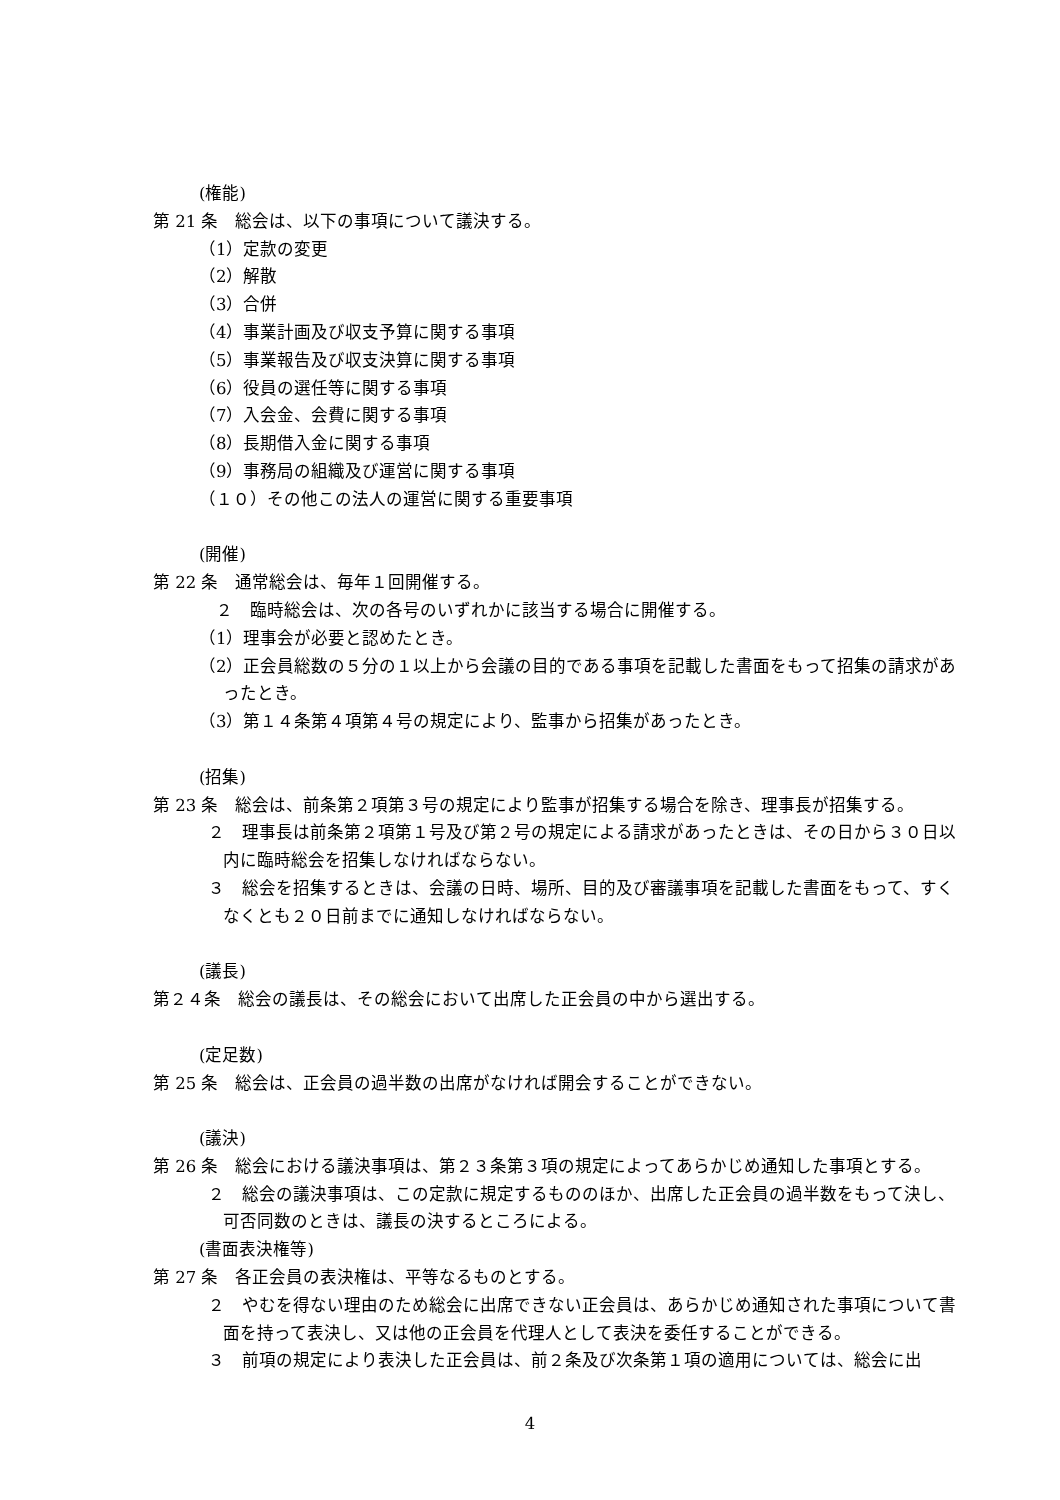(権能)
第 21 条　総会は、以下の事項について議決する。
（1）定款の変更
（2）解散
（3）合併
（4）事業計画及び収支予算に関する事項
（5）事業報告及び収支決算に関する事項
（6）役員の選任等に関する事項
（7）入会金、会費に関する事項
（8）長期借入金に関する事項
（9）事務局の組織及び運営に関する事項
（１０）その他この法人の運営に関する重要事項
(開催)
第 22 条　通常総会は、毎年１回開催する。
　２　臨時総会は、次の各号のいずれかに該当する場合に開催する。
（1）理事会が必要と認めたとき。
（2）正会員総数の５分の１以上から会議の目的である事項を記載した書面をもって招集の請求があったとき。
（3）第１４条第４項第４号の規定により、監事から招集があったとき。
(招集)
第 23 条　総会は、前条第２項第３号の規定により監事が招集する場合を除き、理事長が招集する。
２　理事長は前条第２項第１号及び第２号の規定による請求があったときは、その日から３０日以内に臨時総会を招集しなければならない。
３　総会を招集するときは、会議の日時、場所、目的及び審議事項を記載した書面をもって、すくなくとも２０日前までに通知しなければならない。
(議長)
第２４条　総会の議長は、その総会において出席した正会員の中から選出する。
(定足数)
第 25 条　総会は、正会員の過半数の出席がなければ開会することができない。
(議決)
第 26 条　総会における議決事項は、第２３条第３項の規定によってあらかじめ通知した事項とする。
２　総会の議決事項は、この定款に規定するもののほか、出席した正会員の過半数をもって決し、可否同数のときは、議長の決するところによる。
(書面表決権等)
第 27 条　各正会員の表決権は、平等なるものとする。
２　やむを得ない理由のため総会に出席できない正会員は、あらかじめ通知された事項について書面を持って表決し、又は他の正会員を代理人として表決を委任することができる。
３　前項の規定により表決した正会員は、前２条及び次条第１項の適用については、総会に出
4